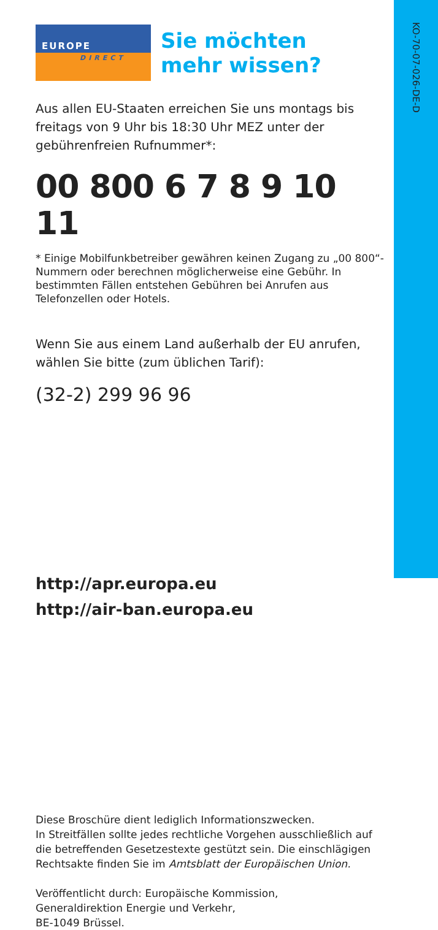KO-70-07-026-DE-D
EUROPE
DIRECT
Sie möchten
mehr wissen?
Aus allen EU-Staaten erreichen Sie uns montags bis freitags von 9 Uhr bis 18:30 Uhr MEZ unter der gebührenfreien Rufnummer*:
00 800 6 7 8 9 10 11
* Einige Mobilfunkbetreiber gewähren keinen Zugang zu „00 800“-Nummern oder berechnen möglicherweise eine Gebühr. In bestimmten Fällen entstehen Gebühren bei Anrufen aus Telefonzellen oder Hotels.
Wenn Sie aus einem Land außerhalb der EU anrufen, wählen Sie bitte (zum üblichen Tarif):
(32-2) 299 96 96
http://apr.europa.eu
http://air-ban.europa.eu
Diese Broschüre dient lediglich Informationszwecken.
In Streitfällen sollte jedes rechtliche Vorgehen ausschließlich auf die betreffenden Gesetzestexte gestützt sein. Die einschlägigen Rechtsakte finden Sie im Amtsblatt der Europäischen Union.
Veröffentlicht durch: Europäische Kommission,
Generaldirektion Energie und Verkehr,
BE-1049 Brüssel.